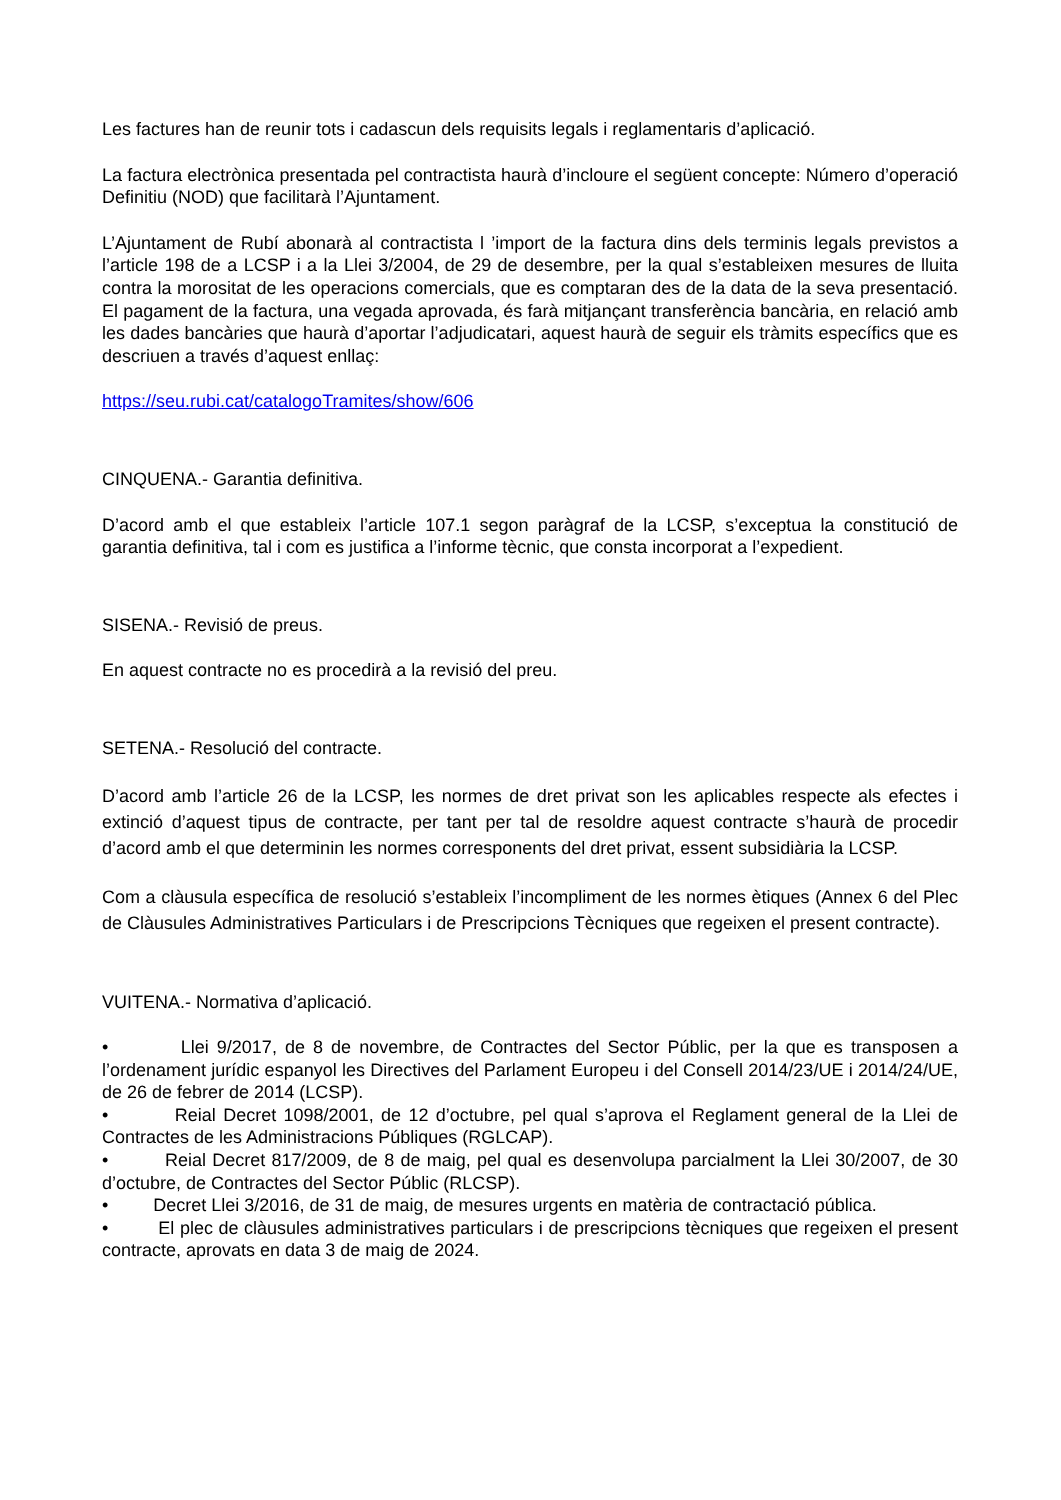Les factures han de reunir tots i cadascun dels requisits legals i reglamentaris d’aplicació.
La factura electrònica presentada pel contractista haurà d’incloure el següent concepte: Número d’operació Definitiu (NOD) que facilitarà l’Ajuntament.
L’Ajuntament de Rubí abonarà al contractista l ’import de la factura dins dels terminis legals previstos a l’article 198 de a LCSP i a la Llei 3/2004, de 29 de desembre, per la qual s’estableixen mesures de lluita contra la morositat de les operacions comercials, que es comptaran des de la data de la seva presentació. El pagament de la factura, una vegada aprovada, és farà mitjançant transferència bancària, en relació amb les dades bancàries que haurà d’aportar l’adjudicatari, aquest haurà de seguir els tràmits específics que es descriuen a través d’aquest enllaç:
https://seu.rubi.cat/catalogoTramites/show/606
CINQUENA.- Garantia definitiva.
D’acord amb el que estableix l’article 107.1 segon paràgraf de la LCSP, s’exceptua la constitució de garantia definitiva, tal i com es justifica a l’informe tècnic, que consta incorporat a l’expedient.
SISENA.- Revisió de preus.
En aquest contracte no es procedirà a la revisió del preu.
SETENA.- Resolució del contracte.
D’acord amb l’article 26 de la LCSP, les normes de dret privat son les aplicables respecte als efectes i extinció d’aquest tipus de contracte, per tant per tal de resoldre aquest contracte s’haurà de procedir d’acord amb el que determinin les normes corresponents del dret privat, essent subsidiària la LCSP.
Com a clàusula específica de resolució s’estableix l’incompliment de les normes ètiques (Annex 6 del Plec de Clàusules Administratives Particulars i de Prescripcions Tècniques que regeixen el present contracte).
VUITENA.- Normativa d’aplicació.
• Llei 9/2017, de 8 de novembre, de Contractes del Sector Públic, per la que es transposen a l’ordenament jurídic espanyol les Directives del Parlament Europeu i del Consell 2014/23/UE i 2014/24/UE, de 26 de febrer de 2014 (LCSP).
• Reial Decret 1098/2001, de 12 d’octubre, pel qual s’aprova el Reglament general de la Llei de Contractes de les Administracions Públiques (RGLCAP).
• Reial Decret 817/2009, de 8 de maig, pel qual es desenvolupa parcialment la Llei 30/2007, de 30 d’octubre, de Contractes del Sector Públic (RLCSP).
• Decret Llei 3/2016, de 31 de maig, de mesures urgents en matèria de contractació pública.
• El plec de clàusules administratives particulars i de prescripcions tècniques que regeixen el present contracte, aprovats en data 3 de maig de 2024.